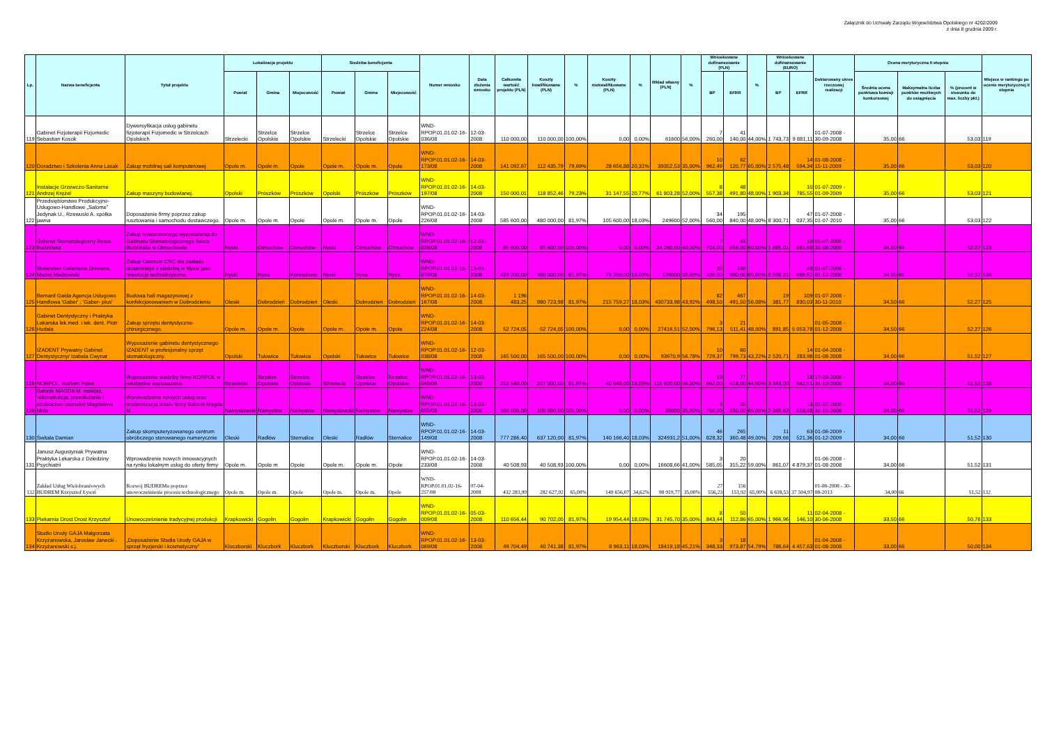Załącznik do Uchwały Zarządu Województwa Opolskiego nr 4202/2009
z dnia 8 grudnia 2009 r.
| Lp. | Nazwa beneficjenta | Tytuł projektu | Lokalizacja projektu | | | Siedziba beneficjenta | | | Numer wniosku | Data złożenia wniosku | Całkowita wartość projektu (PLN) | Koszty kwalifikowane (PLN) | % | Koszty niekwalifikowane (PLN) | % | Wkład własny (PLN) | % | Wnioskowane dofinansowanie (PLN) | | % | Wnioskowane dofinansowanie (EURO) | | Deklarowany okres rzeczowej realizacji | Ocena merytoryczna II stopnia | | | Miejsce w rankingu po ocenie merytorycznej II stopnia |
| --- | --- | --- | --- | --- | --- | --- | --- | --- | --- | --- | --- | --- | --- | --- | --- | --- | --- | --- | --- | --- | --- | --- | --- | --- | --- | --- | --- |
| | | | Powiat | Gmina | Miejscowość | Powiat | Gmina | Miejscowość | | | | | | | | | | BP | EFRR | | BP | EFRR | | Średnia ocena punktowa komisji konkursowej | Maksymalna liczba punktów możliwych do osiągnięcia | % (procent w stosunku do max. liczby pkt.) | |
| 119 | Gabinet Fizjoterapii Fizjomedic Sebastian Kosok | Dywersyfikacja usług gabinetu fizjoterapii Fizjomedic w Strzelcach Opolskich | Strzelecki | Strzelce Opolskie | Strzelce Opolskie | Strzelecki | Strzelce Opolskie | Strzelce Opolskie | WND-RPOP.01.01.02-16-036/08 | 12-03-2008 | 110 000,00 | 110 000,00 | 100,00% | 0,00 | 0,00% | 61600 | 56,00% | 7 260,00 | 41 140,00 | 44,00% | 1 743,73 | 9 881,11 | 01-07-2008 - 30-09-2008 | 35,00 | 66 | 53,03 | 119 |
| 120 | Doradztwo i Szkolenia Anna Lasak | Zakup mobilnej sali komputerowej | Opole m. | Opole m. | Opole | Opole m. | Opole m. | Opole | WND-RPOP.01.01.02-16-173/08 | 14-03-2008 | 141 092,67 | 112 435,79 | 79,69% | 28 656,88 | 20,31% | 39352,53 | 35,00% | 10 962,49 | 62 120,77 | 65,00% | 2 575,48 | 14 594,34 | 01-08-2008 - 15-11-2009 | 35,00 | 66 | 53,03 | 120 |
| 121 | Instalacje Grzewczo-Sanitarne Andrzej Krężel | Zakup maszyny budowlanej. | Opolski | Prószków | Prószków | Opolski | Prószków | Prószków | WND-RPOP.01.01.02-16-197/08 | 14-03-2008 | 150 000,01 | 118 852,46 | 79,23% | 31 147,55 | 20,77% | 61 803,28 | 52,00% | 8 557,38 | 48 491,80 | 48,00% | 1 903,34 | 10 785,55 | 01-07-2009 - 01-09-2009 | 35,00 | 66 | 53,03 | 121 |
| 122 | Przedsiębiorstwo Produkcyjno-Usługowo-Handlowe „Salome” Jedynak U., Rzewuski A. spółka jawna | Doposażenie firmy poprzez zakup rusztowania i samochodu dostawczego. | Opole m. | Opole m. | Opole | Opole m. | Opole m. | Opole | WND-RPOP.01.01.02-16-226/08 | 14-03-2008 | 585 600,00 | 480 000,00 | 81,97% | 105 600,00 | 18,03% | 249600 | 52,00% | 34 560,00 | 195 840,00 | 48,00% | 8 300,71 | 47 037,35 | 01-07-2008 - 01-07-2010 | 35,00 | 66 | 53,03 | 122 |
| 123 | Gabinet Stomatologiczny Beata Budzińska | Zakup nowoczesnego wyposażenia do Gabinetu Stomatologicznego Beata Budzińska w Otmuchowie | Nyski | Otmuchów | Otmuchów | Nyski | Otmuchów | Otmuchów | WND-RPOP.01.01.02-16-028/08 | 12-03-2008 | 85 600,00 | 85 600,00 | 100,00% | 0,00 | 0,00% | 34 240,00 | 40,00% | 7 704,00 | 43 656,00 | 60,00% | 1 885,01 | 10 681,68 | 01-07-2008 - 31-08-2008 | 34,50 | 66 | 52,27 | 123 |
| 124 | Stolarstwo Galanteria Drzewna, Maciej Maćkowski | Zakup Centrum CNC dla zakładu stolarskiego z siedzibą w Nysie jako rewolucja technologiczna. | Nyski | Nysa | Konradowa | Nyski | Nysa | Nysa | WND-RPOP.01.01.02-16-079/08 | 13-03-2008 | 439 200,00 | 360 000,00 | 81,97% | 79 200,00 | 18,03% | 126000 | 35,00% | 35 100,00 | 198 900,00 | 65,00% | 8 588,21 | 48 666,51 | 01-07-2008 - 01-12-2008 | 34,50 | 66 | 52,27 | 124 |
| 125 | Bernard Gaida Agencja Usługowo Handlowa 'Gaber' ; 'Gaber- plus' | Budowa hali magazynowej z konfekcjonowaniem w Dobrodzieniu | Oleski | Dobrodzień | Dobrodzień | Oleski | Dobrodzień | Dobrodzień | WND-RPOP.01.01.02-16-167/08 | 14-03-2008 | 1 196 483,25 | 980 723,98 | 81,97% | 215 759,27 | 18,03% | 430733,98 | 43,92% | 82 498,50 | 467 491,50 | 56,08% | 19 381,77 | 109 830,03 | 01-07-2008 - 30-11-2010 | 34,50 | 66 | 52,27 | 125 |
| 126 | Gabinet Dentystyczny i Praktyka Lekarska lek.med. i lek. dent. Piotr Hudała | Zakup sprzętu dentystyczno-chirurgicznego. | Opole m. | Opole m. | Opole | Opole m. | Opole m. | Opole | WND-RPOP.01.01.02-16-224/08 | 14-03-2008 | 52 724,05 | 52 724,05 | 100,00% | 0,00 | 0,00% | 27416,51 | 52,00% | 3 796,13 | 21 511,41 | 48,00% | 891,85 | 5 053,78 | 01-05-2008 - 01-12-2008 | 34,50 | 66 | 52,27 | 126 |
| 127 | IZADENT Prywatny Gabinet Dentystyczny/ Izabela Cwynar | Wyposażenie gabinetu dentystycznego IZADENT w profesjonalny sprzęt stomatologiczny. | Opolski | Tułowice | Tułowice | Opolski | Tułowice | Tułowice | WND-RPOP.01.01.02-16-038/08 | 12-03-2008 | 165 500,00 | 165 500,00 | 100,00% | 0,00 | 0,00% | 93970,9 | 56,78% | 10 729,37 | 60 799,73 | 43,22% | 2 520,71 | 14 283,98 | 01-04-2008 - 01-08-2008 | 34,00 | 66 | 51,52 | 127 |
| 128 | NORPOL, Norbert Polok | Wyposażenie siedziby firmy NORPOL w niezbędne wyposażenie | Strzelecki | Strzelce Opolskie | Strzelce Opolskie | Strzelecki | Strzelce Opolskie | Strzelce Opolskie | WND-RPOP.01.01.02-16-045/08 | 13-03-2008 | 252 540,00 | 207 000,00 | 81,97% | 45 540,00 | 18,03% | 115 920,00 | 56,00% | 13 662,00 | 77 418,00 | 44,00% | 3 343,00 | 18 942,51 | 17-03-2008 - 31-10-2008 | 34,00 | 66 | 51,52 | 128 |
| 129 | Salonik MAGDA M. makijaż, rekonstrukcja, przedłużanie i zdobnictwo paznokci Magdalena Mróz | Wprowadzenie nowych usług oraz modernizacja lokalu firmy Salonik Magda M. | Namysłowski | Namysłów | Namysłów | Namysłowski | Namysłów | Namysłów | WND-RPOP.01.01.02-16-055/08 | 13-03-2008 | 100 000,00 | 100 000,00 | 100,00% | 0,00 | 0,00% | 35000 | 35,00% | 9 750,00 | 55 250,00 | 65,00% | 2 385,62 | 13 518,48 | 01-07-2008 - 31-10-2008 | 34,00 | 66 | 51,52 | 129 |
| 130 | Świtała Damian | Zakup skomputeryzowanego centrum obróbczego sterowanego numerycznie | Oleski | Radłów | Sternalice | Oleski | Radłów | Sternalice | WND-RPOP.01.01.02-16-149/08 | 14-03-2008 | 777 286,40 | 637 120,00 | 81,97% | 140 166,40 | 18,03% | 324931,2 | 51,00% | 46 828,32 | 265 360,48 | 49,00% | 11 209,66 | 63 521,36 | 01-06-2009 - 01-12-2009 | 34,00 | 66 | 51,52 | 130 |
| 131 | Janusz Augustyniak Prywatna Praktyka Lekarska z Dziedziny Psychiatrii | Wprowadzenie nowych innowacyjnych na rynku lokalnym usług do oferty firmy | Opole m. | Opole m. | Opole | Opole m. | Opole m. | Opole | WND-RPOP.01.01.02-16-233/08 | 14-03-2008 | 40 508,93 | 40 508,93 | 100,00% | 0,00 | 0,00% | 16608,66 | 41,00% | 3 585,05 | 20 315,22 | 59,00% | 861,07 | 4 879,37 | 01-06-2008 - 01-08-2008 | 34,00 | 66 | 51,52 | 131 |
| 132 | Zakład Usług Wielobranżowych BUDREM Krzysztof Łysoń | Rozwój BUDREMu poprzez unowocześnienie procesu technologicznego | Opole m. | Opole m. | Opole | Opole m. | Opole m. | Opole | WND-RPOP.01.01.02-16-257/08 | 07-04-2008 | 432 283,99 | 282 627,92 | 65,00% | 149 656,07 | 34,62% | 98 919,77 | 35,00% | 27 556,23 | 156 151,92 | 65,00% | 6 618,53 | 37 504,97 | 01-08-2008 - 30-08-2013 | 34,00 | 66 | 51,52 | 132 |
| 133 | Piekarnia Drost Drost Krzysztof | Unowocześnienie tradycyjnej produkcji | Krapkowicki | Gogolin | Gogolin | Krapkowicki | Gogolin | Gogolin | WND-RPOP.01.01.02-16-009/08 | 05-03-2008 | 110 656,44 | 90 702,00 | 81,97% | 19 954,44 | 18,03% | 31 745,70 | 35,00% | 8 843,44 | 50 112,86 | 65,00% | 1 966,96 | 11 146,10 | 02-04-2008 - 30-06-2008 | 33,50 | 66 | 50,76 | 133 |
| 134 | Studio Urody GAJA Małgorzata Krzyżanowska, Jarosław Janecki - Krzyżanowski s.j. | „Doposażenie Studia Urody GAJA w sprzęt fryzjerski i kosmetyczny” | Kluczborski | Kluczbork | Kluczbork | Kluczborski | Kluczbork | Kluczbork | WND-RPOP.01.01.02-16-069/08 | 13-03-2008 | 49 704,49 | 40 741,38 | 81,97% | 8 963,11 | 18,03% | 18419,18 | 45,21% | 3 348,33 | 18 973,87 | 54,79% | 786,64 | 4 457,63 | 01-04-2008 - 01-08-2008 | 33,00 | 66 | 50,00 | 134 |